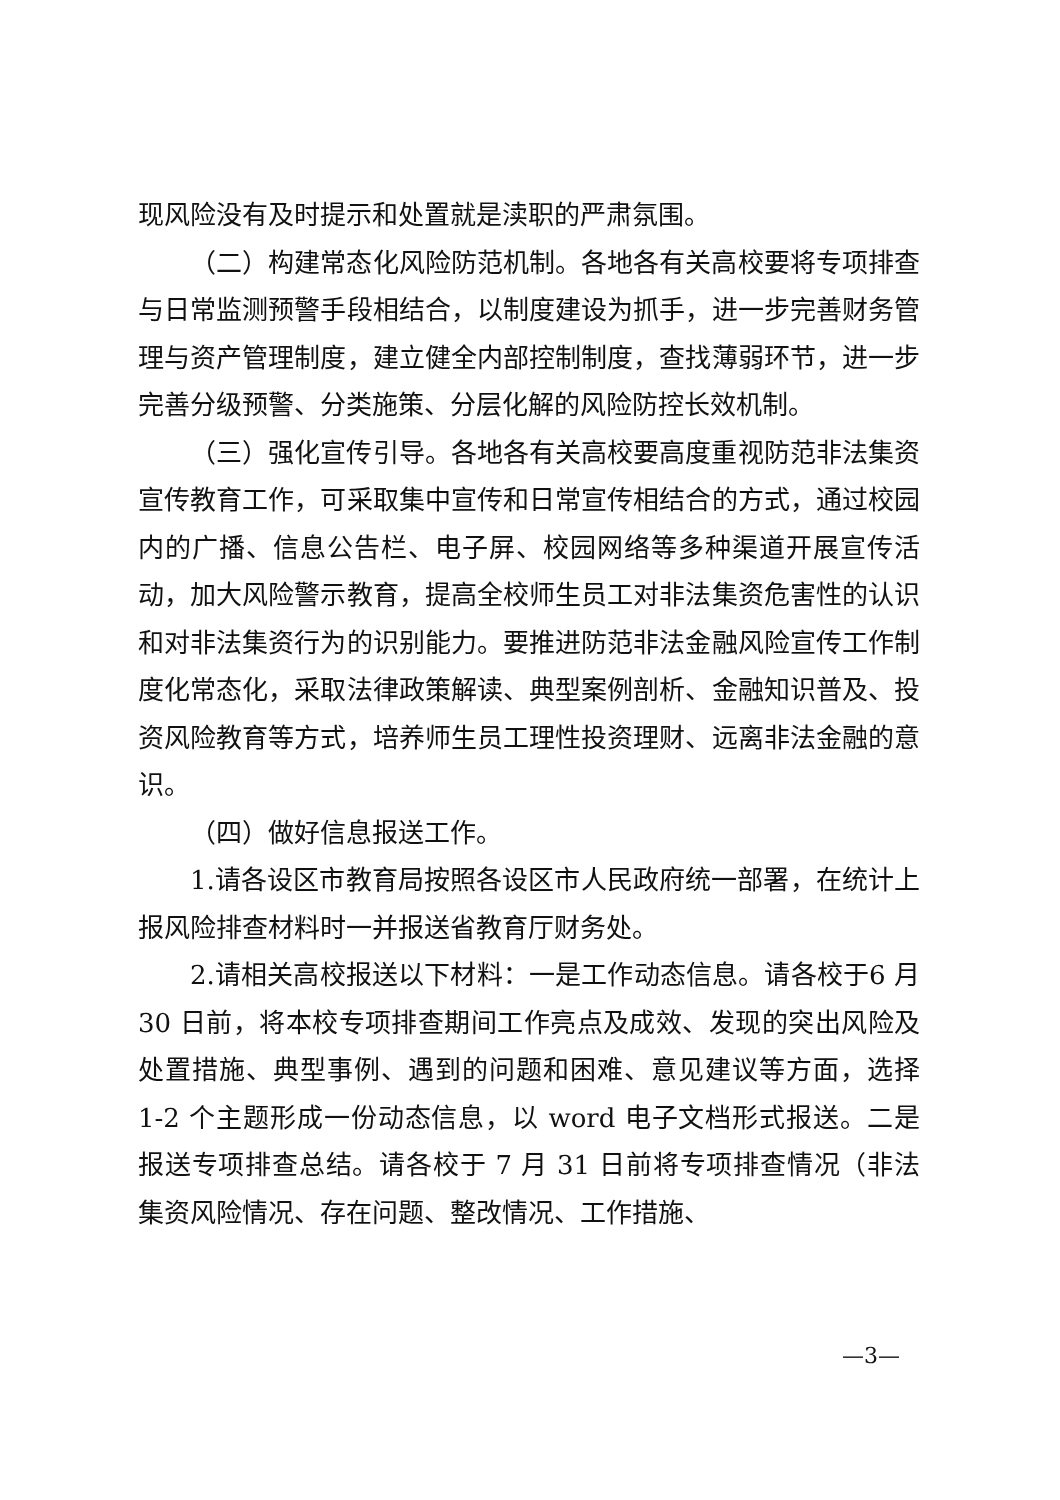现风险没有及时提示和处置就是渎职的严肃氛围。
（二）构建常态化风险防范机制。各地各有关高校要将专项排查与日常监测预警手段相结合，以制度建设为抓手，进一步完善财务管理与资产管理制度，建立健全内部控制制度，查找薄弱环节，进一步完善分级预警、分类施策、分层化解的风险防控长效机制。
（三）强化宣传引导。各地各有关高校要高度重视防范非法集资宣传教育工作，可采取集中宣传和日常宣传相结合的方式，通过校园内的广播、信息公告栏、电子屏、校园网络等多种渠道开展宣传活动，加大风险警示教育，提高全校师生员工对非法集资危害性的认识和对非法集资行为的识别能力。要推进防范非法金融风险宣传工作制度化常态化，采取法律政策解读、典型案例剖析、金融知识普及、投资风险教育等方式，培养师生员工理性投资理财、远离非法金融的意识。
（四）做好信息报送工作。
1.请各设区市教育局按照各设区市人民政府统一部署，在统计上报风险排查材料时一并报送省教育厅财务处。
2.请相关高校报送以下材料：一是工作动态信息。请各校于6 月 30 日前，将本校专项排查期间工作亮点及成效、发现的突出风险及处置措施、典型事例、遇到的问题和困难、意见建议等方面，选择 1-2 个主题形成一份动态信息，以 word 电子文档形式报送。二是报送专项排查总结。请各校于 7 月 31 日前将专项排查情况（非法集资风险情况、存在问题、整改情况、工作措施、
—3—